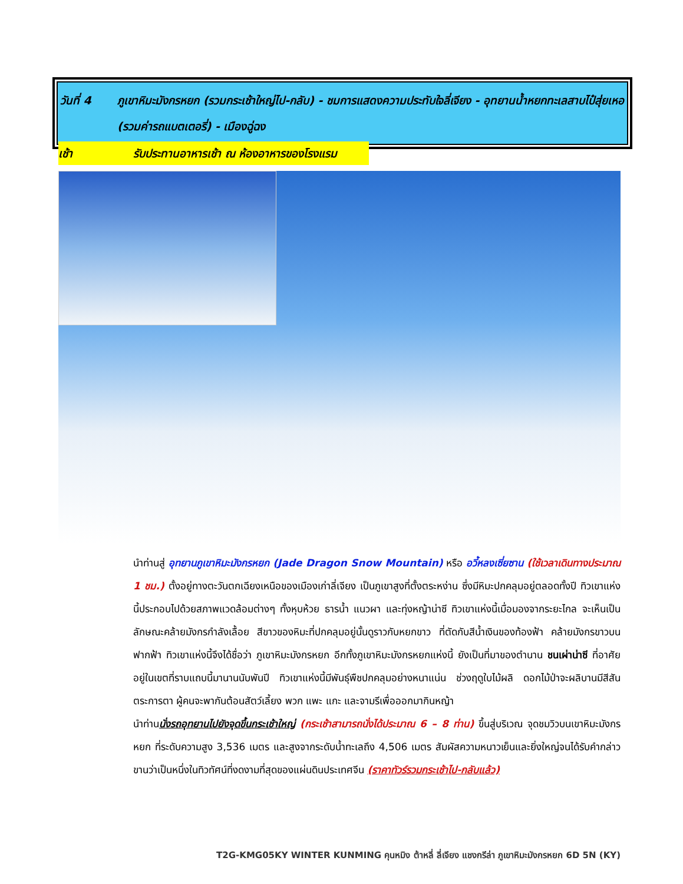วันที่ 4 ภูเขาหิมะมังกรหยก (รวมกระเช้าใหญ่ไป-กลับ) - ชมการแสดงความประทับใจลี่เจียง - อุทยานน้ำหยกทะเลสาบไป๋สุ่ยเหอ (รวมค่ารถแบตเตอรี่) - เมืองฉู่ฉง
เช้า รับประทานอาหารเช้า ณ ห้องอาหารของโรงแรม
นำท่านสู่ อุทยานภูเขาหิมะมังกรหยก (Jade Dragon Snow Mountain) หรือ อวี้หลงเซี่ยซาน (ใช้เวลาเดินทางประมาณ 1 ชม.) ตั้งอยู่ทางตะวันตกเฉียงเหนือของเมืองเก่าลี่เจียง เป็นภูเขาสูงที่ตั้งตระหง่าน ซึ่งมีหิมะปกคลุมอยู่ตลอดทั้งปี ทิวเขาแห่งนี้ประกอบไปด้วยสภาพแวดล้อมต่างๆ ทั้งหุบห้วย ธารน้ำ แนวผา และทุ่งหญ้าน่าซี ทิวเขาแห่งนี้เมื่อมองจากระยะไกล จะเห็นเป็นลักษณะคล้ายมังกรกำลังเลื้อย สีขาวของหิมะที่ปกคลุมอยู่นั้นดูราวกับหยกขาว ที่ตัดกับสีน้ำเงินของท้องฟ้า คล้ายมังกรขาวบนฟากฟ้า ทิวเขาแห่งนี้จึงได้ชื่อว่า ภูเขาหิมะมังกรหยก อีกทั้งภูเขาหิมะมังกรหยกแห่งนี้ ยังเป็นที่มาของตำนาน ชนเผ่าน่าซี ที่อาศัยอยู่ในเขตที่ราบแถบนี้มานานนับพันปี ทิวเขาแห่งนี้มีพันธุ์พืชปกคลุมอย่างหนาแน่น ช่วงฤดูใบไม้ผลิ ดอกไม้ป่าจะผลิบานมีสีสันตระการตา ผู้คนจะพากันต้อนสัตว์เลี้ยง พวก แพะ แกะ และจามรีเพื่อออกมากินหญ้า
นำท่านนั่งรถอุทยานไปยังจุดขึ้นกระเช้าใหญ่ (กระเช้าสามารถนั่งได้ประมาณ 6 – 8 ท่าน) ขึ้นสู่บริเวณ จุดชมวิวบนเขาหิมะมังกรหยก ที่ระดับความสูง 3,536 เมตร และสูงจากระดับน้ำทะเลถึง 4,506 เมตร สัมผัสความหนาวเย็นและยิ่งใหญ่จนได้รับคำกล่าวขานว่าเป็นหนึ่งในทิวทัศน์ที่งดงามที่สุดของแผ่นดินประเทศจีน (ราคาทัวร์รวมกระเช้าไป-กลับแล้ว)
T2G-KMG05KY WINTER KUNMING คุนหมิง ต้าหลี่ ลี่เจียง แชงกรีล่า ภูเขาหิมะมังกรหยก 6D 5N (KY)